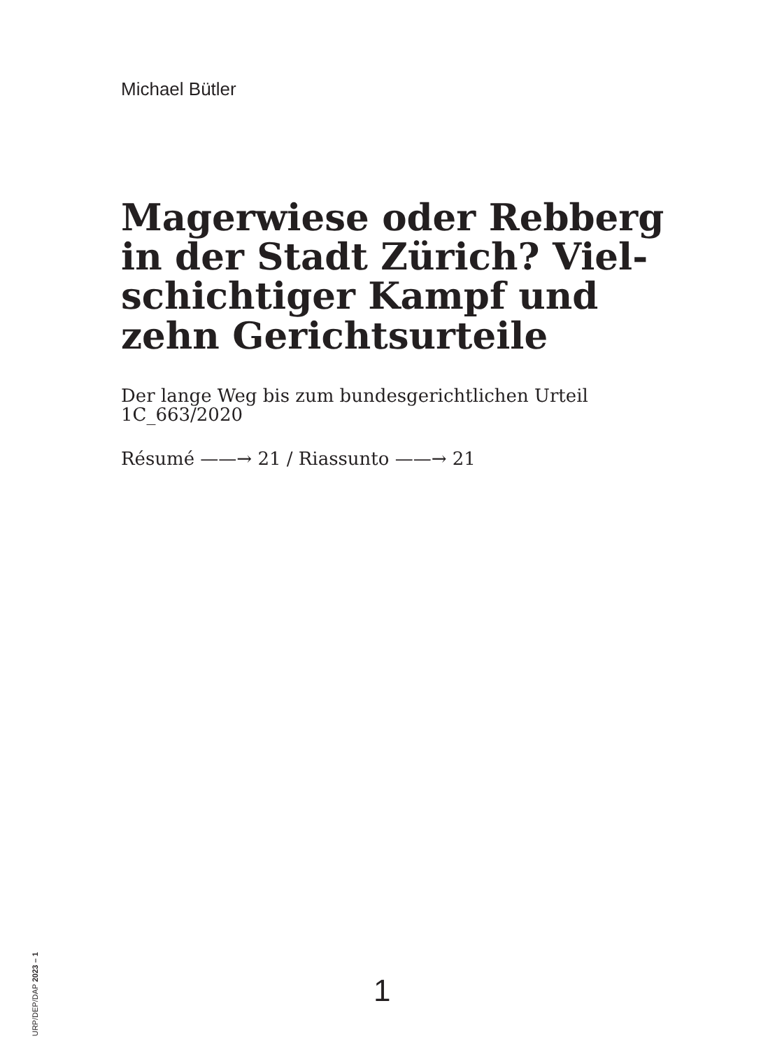Michael Bütler
Magerwiese oder Rebberg in der Stadt Zürich? Viel­schichtiger Kampf und zehn Gerichtsurteile
Der lange Weg bis zum bundesgerichtlichen Urteil 1C_663/2020
Résumé ——→ 21 / Riassunto ——→ 21
URP/DEP/DAP 2023 – 1
1